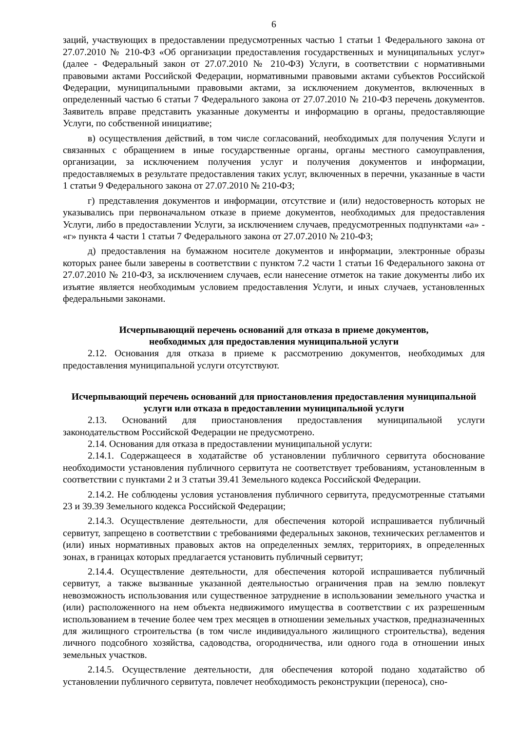6
заций, участвующих в предоставлении предусмотренных частью 1 статьи 1 Федерального закона от 27.07.2010 № 210-ФЗ «Об организации предоставления государственных и муниципальных услуг» (далее - Федеральный закон от 27.07.2010 № 210-ФЗ) Услуги, в соответствии с нормативными правовыми актами Российской Федерации, нормативными правовыми актами субъектов Российской Федерации, муниципальными правовыми актами, за исключением документов, включенных в определенный частью 6 статьи 7 Федерального закона от 27.07.2010 № 210-ФЗ перечень документов. Заявитель вправе представить указанные документы и информацию в органы, предоставляющие Услуги, по собственной инициативе;
в) осуществления действий, в том числе согласований, необходимых для получения Услуги и связанных с обращением в иные государственные органы, органы местного самоуправления, организации, за исключением получения услуг и получения документов и информации, предоставляемых в результате предоставления таких услуг, включенных в перечни, указанные в части 1 статьи 9 Федерального закона от 27.07.2010 № 210-ФЗ;
г) представления документов и информации, отсутствие и (или) недостоверность которых не указывались при первоначальном отказе в приеме документов, необходимых для предоставления Услуги, либо в предоставлении Услуги, за исключением случаев, предусмотренных подпунктами «а» - «г» пункта 4 части 1 статьи 7 Федерального закона от 27.07.2010 № 210-ФЗ;
д) предоставления на бумажном носителе документов и информации, электронные образы которых ранее были заверены в соответствии с пунктом 7.2 части 1 статьи 16 Федерального закона от 27.07.2010 № 210-ФЗ, за исключением случаев, если нанесение отметок на такие документы либо их изъятие является необходимым условием предоставления Услуги, и иных случаев, установленных федеральными законами.
Исчерпывающий перечень оснований для отказа в приеме документов,
необходимых для предоставления муниципальной услуги
2.12. Основания для отказа в приеме к рассмотрению документов, необходимых для предоставления муниципальной услуги отсутствуют.
Исчерпывающий перечень оснований для приостановления предоставления муниципальной услуги или отказа в предоставлении муниципальной услуги
2.13. Оснований для приостановления предоставления муниципальной услуги законодательством Российской Федерации не предусмотрено.
2.14. Основания для отказа в предоставлении муниципальной услуги:
2.14.1. Содержащееся в ходатайстве об установлении публичного сервитута обоснование необходимости установления публичного сервитута не соответствует требованиям, установленным в соответствии с пунктами 2 и 3 статьи 39.41 Земельного кодекса Российской Федерации.
2.14.2. Не соблюдены условия установления публичного сервитута, предусмотренные статьями 23 и 39.39 Земельного кодекса Российской Федерации;
2.14.3. Осуществление деятельности, для обеспечения которой испрашивается публичный сервитут, запрещено в соответствии с требованиями федеральных законов, технических регламентов и (или) иных нормативных правовых актов на определенных землях, территориях, в определенных зонах, в границах которых предлагается установить публичный сервитут;
2.14.4. Осуществление деятельности, для обеспечения которой испрашивается публичный сервитут, а также вызванные указанной деятельностью ограничения прав на землю повлекут невозможность использования или существенное затруднение в использовании земельного участка и (или) расположенного на нем объекта недвижимого имущества в соответствии с их разрешенным использованием в течение более чем трех месяцев в отношении земельных участков, предназначенных для жилищного строительства (в том числе индивидуального жилищного строительства), ведения личного подсобного хозяйства, садоводства, огородничества, или одного года в отношении иных земельных участков.
2.14.5. Осуществление деятельности, для обеспечения которой подано ходатайство об установлении публичного сервитута, повлечет необходимость реконструкции (переноса), сно-